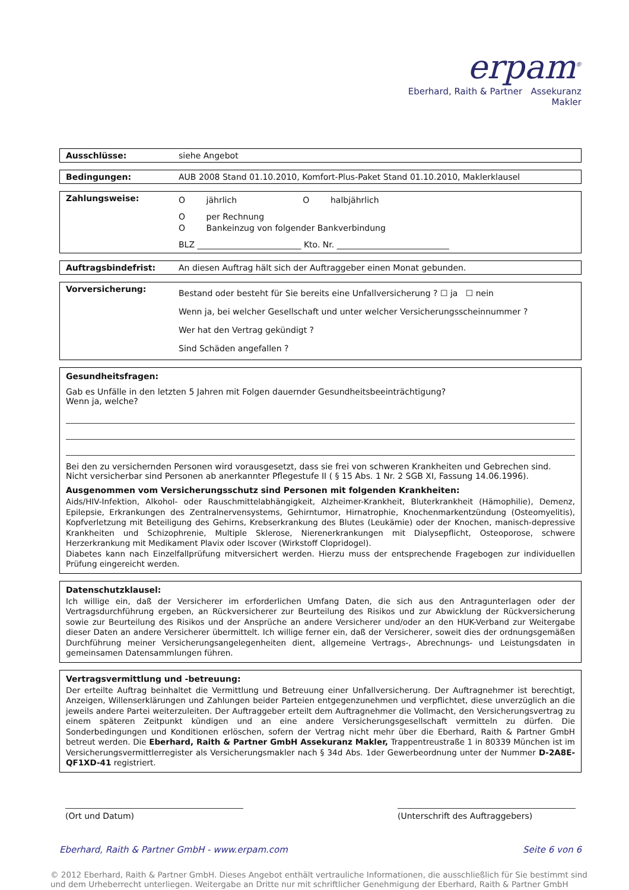erpam<sup>®</sup>
Eberhard, Raith & Partner Assekuranz Makler
Ausschlüsse: siehe Angebot
Bedingungen: AUB 2008 Stand 01.10.2010, Komfort-Plus-Paket Stand 01.10.2010, Maklerklausel
Zahlungsweise:
O jährlich O halbjährlich
O per Rechnung
O Bankeinzug von folgender Bankverbindung
BLZ _________________________ Kto. Nr. ___________________________
Auftragsbindefrist: An diesen Auftrag hält sich der Auftraggeber einen Monat gebunden.
Vorversicherung:
Bestand oder besteht für Sie bereits eine Unfallversicherung ? ☐ ja ☐ nein
Wenn ja, bei welcher Gesellschaft und unter welcher Versicherungsscheinnummer ?
Wer hat den Vertrag gekündigt ?
Sind Schäden angefallen ?
Gesundheitsfragen:
Gab es Unfälle in den letzten 5 Jahren mit Folgen dauernder Gesundheitsbeeinträchtigung?
Wenn ja, welche?
Bei den zu versichernden Personen wird vorausgesetzt, dass sie frei von schweren Krankheiten und Gebrechen sind.
Nicht versicherbar sind Personen ab anerkannter Pflegestufe II ( § 15 Abs. 1 Nr. 2 SGB XI, Fassung 14.06.1996).
Ausgenommen vom Versicherungsschutz sind Personen mit folgenden Krankheiten:
Aids/HIV-Infektion, Alkohol- oder Rauschmittelabhängigkeit, Alzheimer-Krankheit, Bluterkrankheit (Hämophilie), Demenz, Epilepsie, Erkrankungen des Zentralnervensystems, Gehirntumor, Hirnatrophie, Knochenmarkentzündung (Osteomyelitis), Kopfverletzung mit Beteiligung des Gehirns, Krebserkrankung des Blutes (Leukämie) oder der Knochen, manisch-depressive Krankheiten und Schizophrenie, Multiple Sklerose, Nierenerkrankungen mit Dialysepflicht, Osteoporose, schwere Herzerkrankung mit Medikament Plavix oder Iscover (Wirkstoff Clopridogel).
Diabetes kann nach Einzelfallprüfung mitversichert werden. Hierzu muss der entsprechende Fragebogen zur individuellen Prüfung eingereicht werden.
Datenschutzklausel:
Ich willige ein, daß der Versicherer im erforderlichen Umfang Daten, die sich aus den Antragunterlagen oder der Vertragsdurchführung ergeben, an Rückversicherer zur Beurteilung des Risikos und zur Abwicklung der Rückversicherung sowie zur Beurteilung des Risikos und der Ansprüche an andere Versicherer und/oder an den HUK-Verband zur Weitergabe dieser Daten an andere Versicherer übermittelt. Ich willige ferner ein, daß der Versicherer, soweit dies der ordnungsgemäßen Durchführung meiner Versicherungsangelegenheiten dient, allgemeine Vertrags-, Abrechnungs- und Leistungsdaten in gemeinsamen Datensammlungen führen.
Vertragsvermittlung und -betreuung:
Der erteilte Auftrag beinhaltet die Vermittlung und Betreuung einer Unfallversicherung. Der Auftragnehmer ist berechtigt, Anzeigen, Willenserklärungen und Zahlungen beider Parteien entgegenzunehmen und verpflichtet, diese unverzüglich an die jeweils andere Partei weiterzuleiten. Der Auftraggeber erteilt dem Auftragnehmer die Vollmacht, den Versicherungsvertrag zu einem späteren Zeitpunkt kündigen und an eine andere Versicherungsgesellschaft vermitteln zu dürfen. Die Sonderbedingungen und Konditionen erlöschen, sofern der Vertrag nicht mehr über die Eberhard, Raith & Partner GmbH betreut werden. Die Eberhard, Raith & Partner GmbH Assekuranz Makler, Trappentreustraße 1 in 80339 München ist im Versicherungsvermittlerregister als Versicherungsmakler nach § 34d Abs. 1der Gewerbeordnung unter der Nummer D-2A8E-QF1XD-41 registriert.
(Ort und Datum) (Unterschrift des Auftraggebers)
Eberhard, Raith & Partner GmbH - www.erpam.com Seite 6 von 6
© 2012 Eberhard, Raith & Partner GmbH. Dieses Angebot enthält vertrauliche Informationen, die ausschließlich für Sie bestimmt sind und dem Urheberrecht unterliegen. Weitergabe an Dritte nur mit schriftlicher Genehmigung der Eberhard, Raith & Partner GmbH